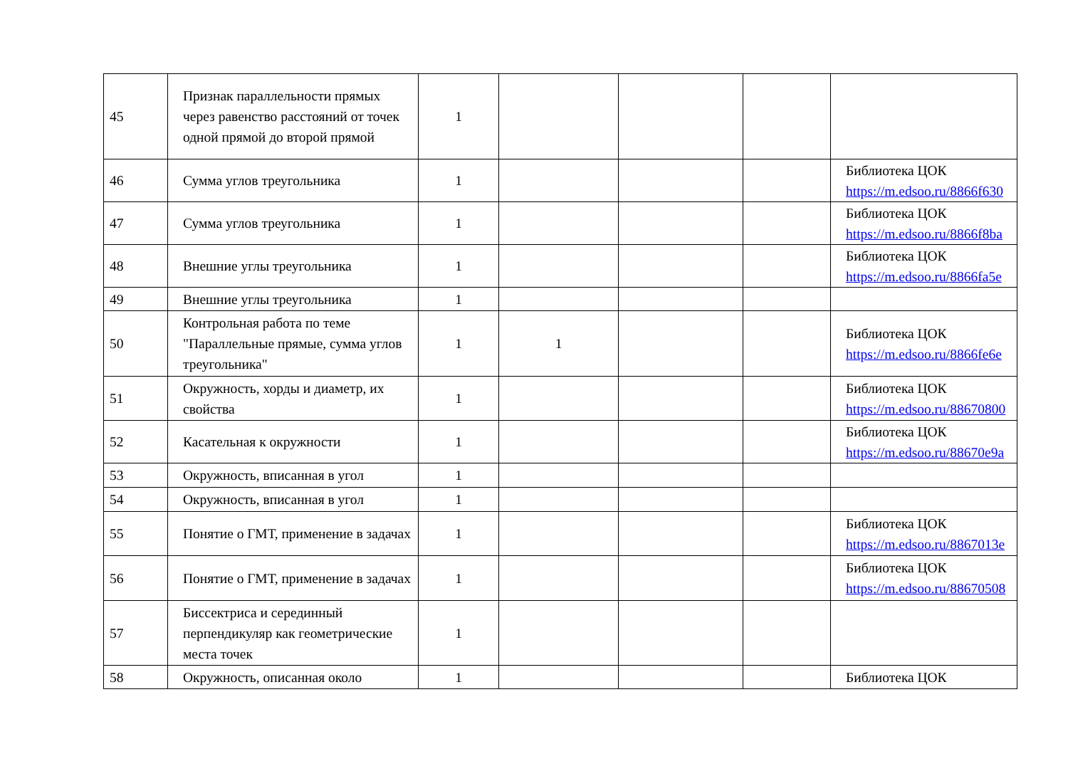| 45 | Признак параллельности прямых через равенство расстояний от точек одной прямой до второй прямой | 1 | | | | |
| 46 | Сумма углов треугольника | 1 | | | | Библиотека ЦОК https://m.edsoo.ru/8866f630 |
| 47 | Сумма углов треугольника | 1 | | | | Библиотека ЦОК https://m.edsoo.ru/8866f8ba |
| 48 | Внешние углы треугольника | 1 | | | | Библиотека ЦОК https://m.edsoo.ru/8866fa5e |
| 49 | Внешние углы треугольника | 1 | | | | |
| 50 | Контрольная работа по теме "Параллельные прямые, сумма углов треугольника" | 1 | 1 | | | Библиотека ЦОК https://m.edsoo.ru/8866fe6e |
| 51 | Окружность, хорды и диаметр, их свойства | 1 | | | | Библиотека ЦОК https://m.edsoo.ru/88670800 |
| 52 | Касательная к окружности | 1 | | | | Библиотека ЦОК https://m.edsoo.ru/88670e9a |
| 53 | Окружность, вписанная в угол | 1 | | | | |
| 54 | Окружность, вписанная в угол | 1 | | | | |
| 55 | Понятие о ГМТ, применение в задачах | 1 | | | | Библиотека ЦОК https://m.edsoo.ru/8867013e |
| 56 | Понятие о ГМТ, применение в задачах | 1 | | | | Библиотека ЦОК https://m.edsoo.ru/88670508 |
| 57 | Биссектриса и серединный перпендикуляр как геометрические места точек | 1 | | | | |
| 58 | Окружность, описанная около | 1 | | | | Библиотека ЦОК |